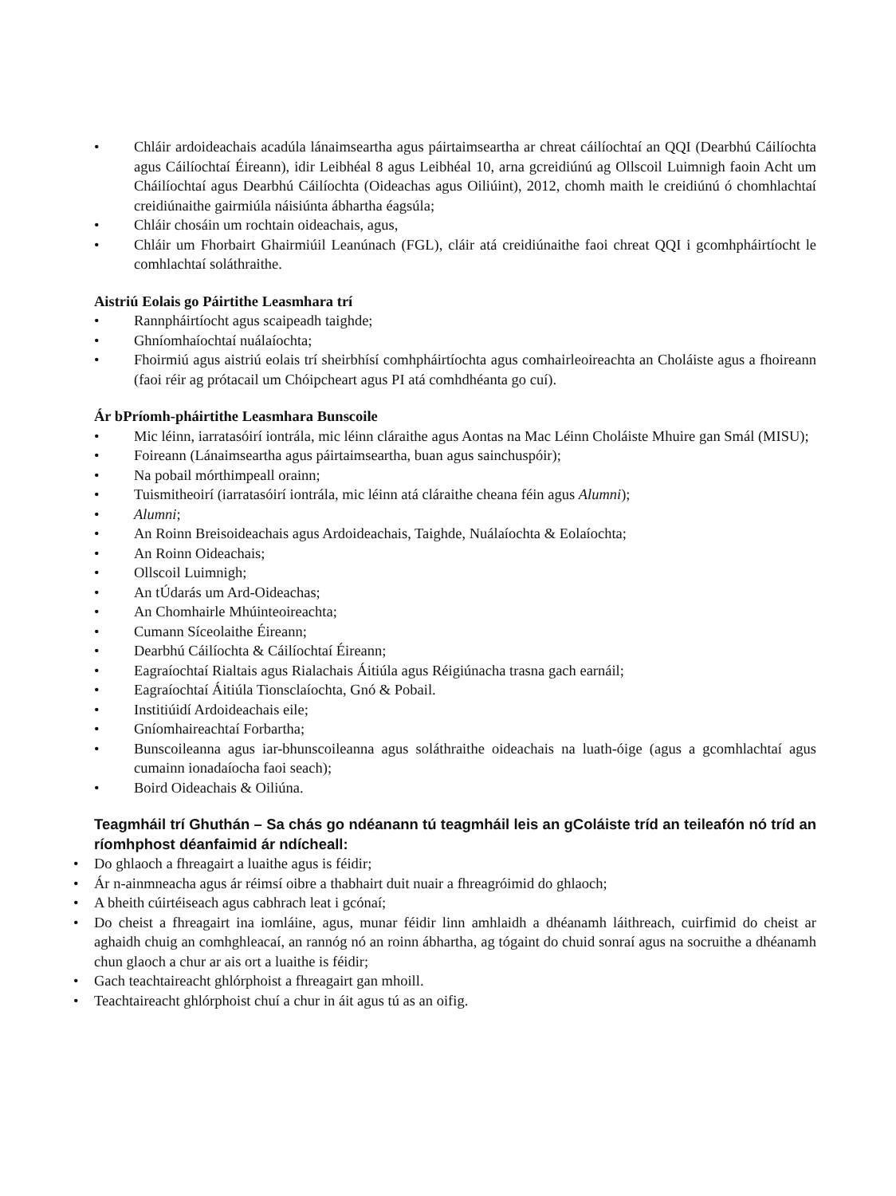• Chláir ardoideachais acadúla lánaimseartha agus páirtaimseartha ar chreat cáilíochtaí an QQI (Dearbhú Cáilíochta agus Cáilíochtaí Éireann), idir Leibhéal 8 agus Leibhéal 10, arna gcreidiúnú ag Ollscoil Luimnigh faoin Acht um Cháilíochtaí agus Dearbhú Cáilíochta (Oideachas agus Oiliúint), 2012, chomh maith le creidiúnú ó chomhlachtaí creidiúnaithe gairmiúla náisiúnta ábhartha éagsúla;
• Chláir chosáin um rochtain oideachais, agus,
• Chláir um Fhorbairt Ghairmiúil Leanúnach (FGL), cláir atá creidiúnaithe faoi chreat QQI i gcomhpháirtíocht le comhlachtaí soláthraithe.
Aistriú Eolais go Páirtithe Leasmhara trí
• Rannpháirtíocht agus scaipeadh taighde;
• Ghníomhaíochtaí nuálaíochta;
• Fhoirmiú agus aistriú eolais trí sheirbhísí comhpháirtíochta agus comhairleoireachta an Choláiste agus a fhoireann (faoi réir ag prótacail um Chóipcheart agus PI atá comhdhéanta go cuí).
Ár bPríomh-pháirtithe Leasmhara Bunscoile
• Mic léinn, iarratasóirí iontrála, mic léinn cláraithe agus Aontas na Mac Léinn Choláiste Mhuire gan Smál (MISU);
• Foireann (Lánaimseartha agus páirtaimseartha, buan agus sainchuspóir);
• Na pobail mórthimpeall orainn;
• Tuismitheoirí (iarratasóirí iontrála, mic léinn atá cláraithe cheana féin agus Alumni);
• Alumni;
• An Roinn Breisoideachais agus Ardoideachais, Taighde, Nuálaíochta & Eolaíochta;
• An Roinn Oideachais;
• Ollscoil Luimnigh;
• An tÚdarás um Ard-Oideachas;
• An Chomhairle Mhúinteoireachta;
• Cumann Síceolaithe Éireann;
• Dearbhú Cáilíochta & Cáilíochtaí Éireann;
• Eagraíochtaí Rialtais agus Rialachais Áitiúla agus Réigiúnacha trasna gach earnáil;
• Eagraíochtaí Áitiúla Tionsclaíochta, Gnó & Pobail.
• Institiúidí Ardoideachais eile;
• Gníomhaireachtaí Forbartha;
• Bunscoileanna agus iar-bhunscoileanna agus soláthraithe oideachais na luath-óige (agus a gcomhlachtaí agus cumainn ionadaíocha faoi seach);
• Boird Oideachais & Oiliúna.
Teagmháil trí Ghuthán – Sa chás go ndéanann tú teagmháil leis an gColáiste tríd an teileafón nó tríd an ríomhphost déanfaimid ár ndícheall:
• Do ghlaoch a fhreagairt a luaithe agus is féidir;
• Ár n-ainmneacha agus ár réimsí oibre a thabhairt duit nuair a fhreagróimid do ghlaoch;
• A bheith cúirtéiseach agus cabhrach leat i gcónaí;
• Do cheist a fhreagairt ina iomláine, agus, munar féidir linn amhlaidh a dhéanamh láithreach, cuirfimid do cheist ar aghaidh chuig an comhghleacaí, an rannóg nó an roinn ábhartha, ag tógaint do chuid sonraí agus na socruithe a dhéanamh chun glaoch a chur ar ais ort a luaithe is féidir;
• Gach teachtaireacht ghlórphoist a fhreagairt gan mhoill.
• Teachtaireacht ghlórphoist chuí a chur in áit agus tú as an oifig.